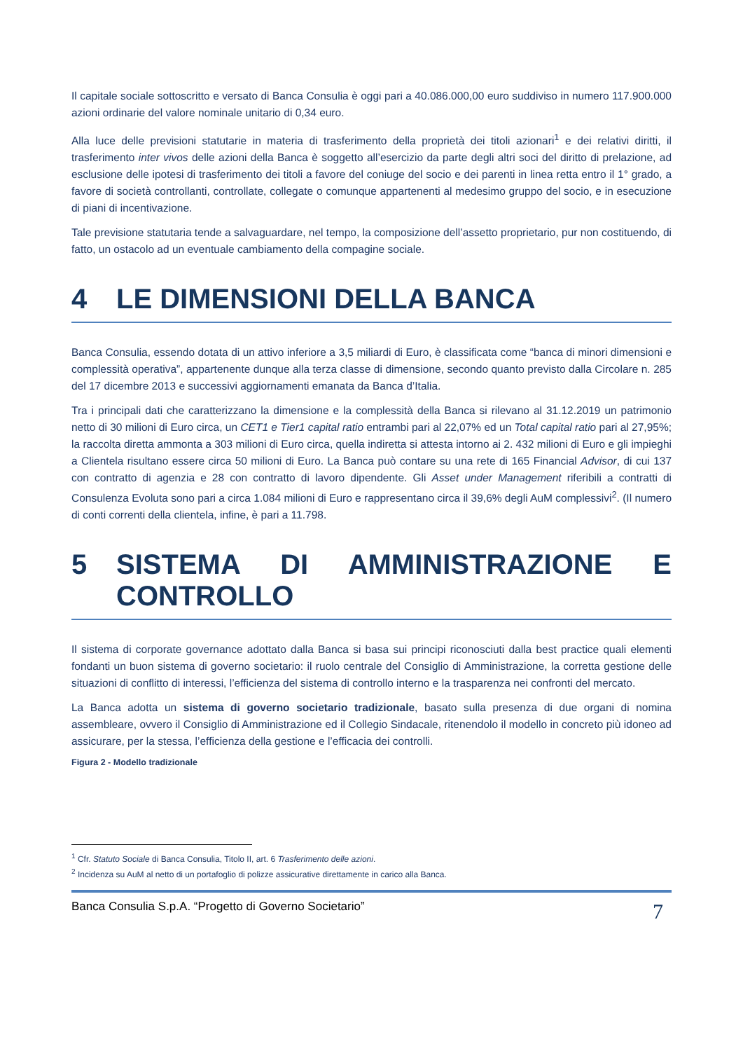Il capitale sociale sottoscritto e versato di Banca Consulia è oggi pari a 40.086.000,00 euro suddiviso in numero 117.900.000 azioni ordinarie del valore nominale unitario di 0,34 euro.
Alla luce delle previsioni statutarie in materia di trasferimento della proprietà dei titoli azionari<sup>1</sup> e dei relativi diritti, il trasferimento inter vivos delle azioni della Banca è soggetto all’esercizio da parte degli altri soci del diritto di prelazione, ad esclusione delle ipotesi di trasferimento dei titoli a favore del coniuge del socio e dei parenti in linea retta entro il 1° grado, a favore di società controllanti, controllate, collegate o comunque appartenenti al medesimo gruppo del socio, e in esecuzione di piani di incentivazione.
Tale previsione statutaria tende a salvaguardare, nel tempo, la composizione dell’assetto proprietario, pur non costituendo, di fatto, un ostacolo ad un eventuale cambiamento della compagine sociale.
4 LE DIMENSIONI DELLA BANCA
Banca Consulia, essendo dotata di un attivo inferiore a 3,5 miliardi di Euro, è classificata come “banca di minori dimensioni e complessità operativa”, appartenente dunque alla terza classe di dimensione, secondo quanto previsto dalla Circolare n. 285 del 17 dicembre 2013 e successivi aggiornamenti emanata da Banca d’Italia.
Tra i principali dati che caratterizzano la dimensione e la complessità della Banca si rilevano al 31.12.2019 un patrimonio netto di 30 milioni di Euro circa, un CET1 e Tier1 capital ratio entrambi pari al 22,07% ed un Total capital ratio pari al 27,95%; la raccolta diretta ammonta a 303 milioni di Euro circa, quella indiretta si attesta intorno ai 2. 432 milioni di Euro e gli impieghi a Clientela risultano essere circa 50 milioni di Euro. La Banca può contare su una rete di 165 Financial Advisor, di cui 137 con contratto di agenzia e 28 con contratto di lavoro dipendente. Gli Asset under Management riferibili a contratti di Consulenza Evoluta sono pari a circa 1.084 milioni di Euro e rappresentano circa il 39,6% degli AuM complessivi<sup>2</sup>. (Il numero di conti correnti della clientela, infine, è pari a 11.798.
5 SISTEMA DI AMMINISTRAZIONE E CONTROLLO
Il sistema di corporate governance adottato dalla Banca si basa sui principi riconosciuti dalla best practice quali elementi fondanti un buon sistema di governo societario: il ruolo centrale del Consiglio di Amministrazione, la corretta gestione delle situazioni di conflitto di interessi, l’efficienza del sistema di controllo interno e la trasparenza nei confronti del mercato.
La Banca adotta un sistema di governo societario tradizionale, basato sulla presenza di due organi di nomina assembleare, ovvero il Consiglio di Amministrazione ed il Collegio Sindacale, ritenendolo il modello in concreto più idoneo ad assicurare, per la stessa, l’efficienza della gestione e l’efficacia dei controlli.
Figura 2 - Modello tradizionale
<sup>1</sup> Cfr. Statuto Sociale di Banca Consulia, Titolo II, art. 6 Trasferimento delle azioni.
<sup>2</sup> Incidenza su AuM al netto di un portafoglio di polizze assicurative direttamente in carico alla Banca.
Banca Consulia S.p.A. “Progetto di Governo Societario” 7